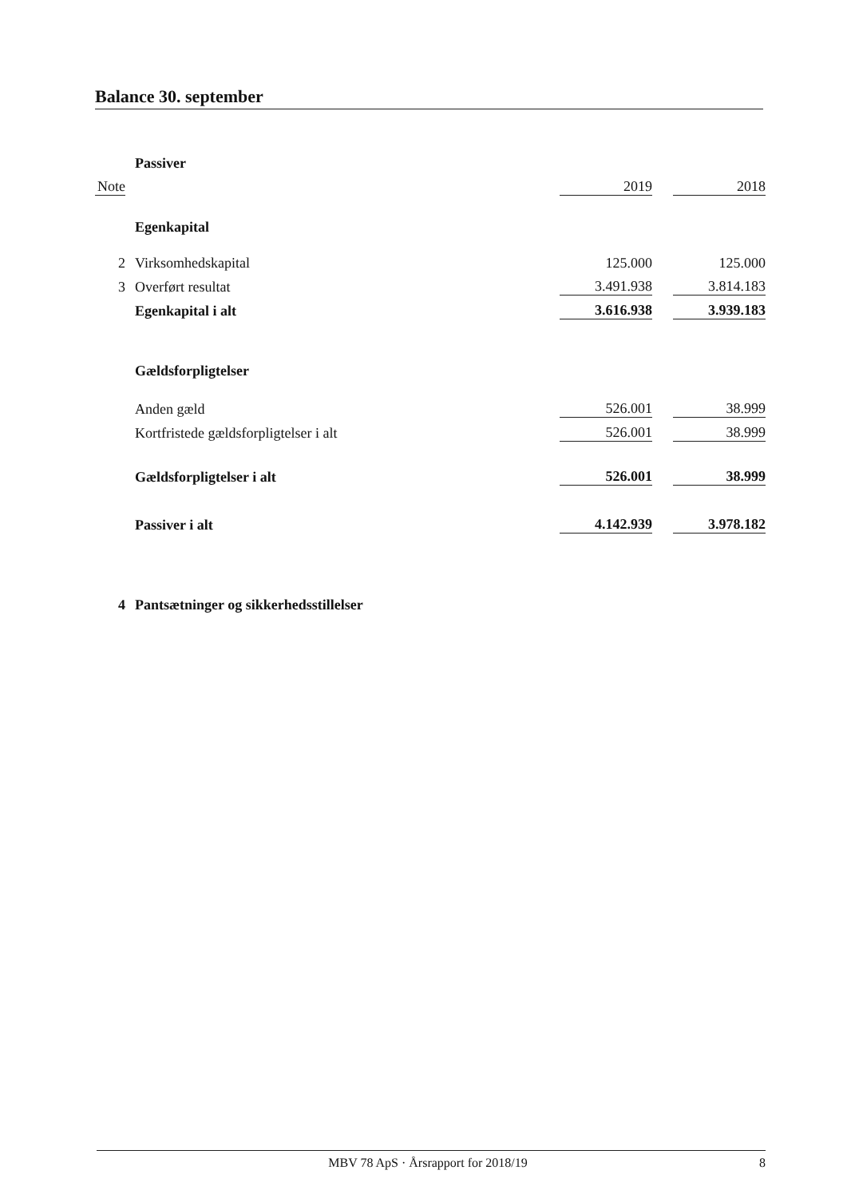Balance 30. september
| | Passiver | | | |
| Note | | 2019 | | 2018 |
| | Egenkapital | | | |
| 2 | Virksomhedskapital | 125.000 | | 125.000 |
| 3 | Overført resultat | 3.491.938 | | 3.814.183 |
| | Egenkapital i alt | 3.616.938 | | 3.939.183 |
| | Gældsforpligtelser | | | |
| | Anden gæld | 526.001 | | 38.999 |
| | Kortfristede gældsforpligtelser i alt | 526.001 | | 38.999 |
| | Gældsforpligtelser i alt | 526.001 | | 38.999 |
| | Passiver i alt | 4.142.939 | | 3.978.182 |
| 4 | Pantsætninger og sikkerhedsstillelser | | | |
MBV 78 ApS · Årsrapport for 2018/19 8